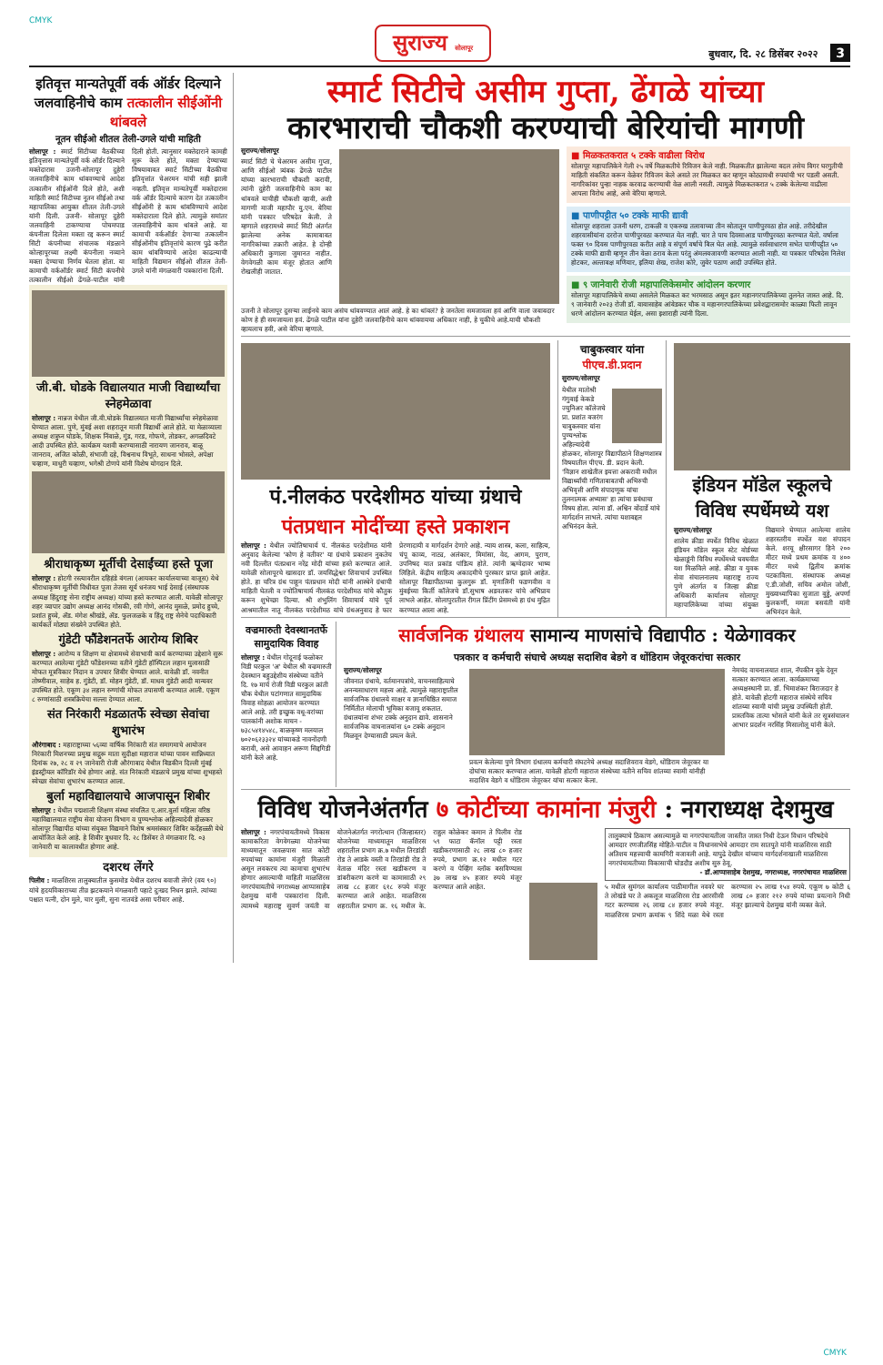CMYK
सुराज्य सोलापूर बुधवार, दि. २८ डिसेंबर २०२२ 3
इतिवृत्त मान्यतेपूर्वी वर्क ऑर्डर दिल्याने जलवाहिनीचे काम तत्कालीन सीईओंनी थांबवले
नूतन सीईओ शीतल तेली-उगले यांची माहिती
सोलापूर : स्मार्ट सिटीच्या बैठकीच्या इतिवृत्तास मान्यतेपूर्वी वर्क ऑर्डर दिल्याने मक्तेदारास उजनी-सोलापूर दुहेरी जलवाहिनीचे काम थांबवण्याचे आदेश तत्कालीन सीईओंनी दिले होते, अशी माहिती स्मार्ट सिटीच्या नूतन सीईओ तथा महापालिका आयुक्त शीतल तेली-उगले यांनी दिली. उजनी- सोलापूर दुहेरी जलवाहिनी टाकण्याचा पोचमपाड कंपनीला दिलेला मक्ता रद्द करून स्मार्ट सिटी कंपनीच्या संचालक मंडळाने कोल्हापूरच्या लक्ष्मी कंपनीला नव्याने मक्ता देण्याचा निर्णय घेतला होता. या कामाची वर्कऑर्डर स्मार्ट सिटी कंपनीचे तत्कालीन सीईओ ढेंगळे-पाटील यांनी दिली होती. त्यानुसार मक्तेदाराने कामही सुरू केले होते, मक्ता देण्याच्या विषयाबाबत स्मार्ट सिटीच्या बैठकीचा इतिवृत्तांत चेअरमन यांची सही झाली नव्हती. इतिवृत्त मान्यतेपूर्वी मक्तेदारास वर्क ऑर्डर दिल्याचे कारण देत तत्कालीन सीईओंनी हे काम थांबविण्याचे आदेश मक्तेदाराला दिले होते. त्यामुळे समांतर जलवाहिनीचे काम थांबले आहे. या कामाची वर्कऑर्डर देणाऱ्या तत्कालीन सीईओंनीच इतिवृत्तांचे कारण पुढे करीत काम थांबविण्याचे आदेश काढल्याची माहिती विद्यमान सीईओ शीतल तेली-उगले यांनी मंगळवारी पत्रकारांना दिली.
जी.बी. घोडके विद्यालयात माजी विद्यार्थ्यांचा स्नेहमेळावा
सोलापूर : नान्नज येथील जी.बी.घोडके विद्यालयात माजी विद्यार्थ्यांचा स्नेहमेळावा घेण्यात आला. पुणे, मुंबई अशा शहरातून माजी विद्यार्थी आले होते. या मेळाव्याला अध्यक्ष शत्रुघ्न घोडके, शिक्षक निंबाळे, गुंड, गरड, गोफणे, तोडकर, अगळदिवटे आदी उपस्थित होते. कार्यक्रम यशवी करण्यासाठी नारायण जानराव, बाळू जानराव, अजित कोळी, संभाजी दहे, विश्वनाथ विभूते, साधना भोसले, अपेक्षा चव्हाण, माधुरी चव्हाण, भगेश्री टोणपे यांनी विशेष योगदान दिले.
श्रीराधाकृष्ण मूर्तीची देसाईंच्या हस्ते पूजा
सोलापूर : होटगी रस्त्यावरील दहिहंडे बंगला (आयकर कार्यालयाच्या बाजूस) येथे श्रीराधाकृष्ण मूर्तीची विधीवत पूजा तेजस सूर्य धनंजय भाई देसाई (संस्थापक अध्यक्ष हिंदुराष्ट्र सेना राष्ट्रीय अध्यक्ष) यांच्या हस्ते करण्यात आली. यावेळी सोलापूर शहर व्यापार उद्योग अध्यक्ष आनंद गोसकी, रवी गोणे, आनंद मुसळे, प्रमोद हुच्चे, प्रशांत हुच्चे, ॲड. मंगेश श्रीखंडे, ॲड. फुलजळके व हिंदू राष्ट्र सेनेचे पदाधिकारी कार्यकर्ते मोठ्या संख्येने उपस्थित होते.
गुंडेटी फौंडेशनतर्फे आरोग्य शिबिर
सोलापूर : आरोग्य व शिक्षण या क्षेत्रामध्ये सेवाभावी कार्य करण्याच्या उद्देशाने सुरू करण्यात आलेल्या गुंडेटी फौंडेशनच्या वतीने गुंडेटी हॉस्पिटल लहान मुलासाठी मोफत मूत्रविकार निदान व उपचार शिबीर घेण्यात आले. यावेळी डॉ. नवनीत तोष्णीवाल, साहेब ह. गुंडेटी, डॉ. मोहन गुंडेटी, डॉ. माधव गुंडेटी आदी मान्यवर उपस्थित होते. एकूण ३४ लहान रुग्णांची मोफत तपासणी करण्यात आली. एकूण ८ रुग्णांसाठी शस्त्रक्रियेचा सल्ला देण्यात आला.
संत निरंकारी मंडळातर्फे स्वेच्छा सेवांचा शुभारंभ
औरंगाबाद : महाराष्ट्राच्या ५६व्या वार्षिक निरंकारी संत समागमाचे आयोजन निरंकारी मिशनच्या प्रमुख सद्गुरू माता सुदीक्षा महाराज यांच्या पावन सान्निध्यात दिनांक २७, २८ व २९ जानेवारी रोजी औरंगाबाद येथील बिडकीन दिल्ली मुंबई इंडस्ट्रीयल कॉरिडॉर येथे होणार आहे. संत निरंकारी मंडळाचे प्रमुख यांच्या शुभहस्ते स्वेच्छा सेवांचा शुभारंभ करण्यात आला.
बुर्ला महाविद्यालयाचे आजपासून शिबीर
सोलापूर : येथील पद्मशाली शिक्षण संस्था संचलित ए.आर.बुर्ला महिला वरिष्ठ महाविद्यालयात राष्ट्रीय सेवा योजना विभाग व पुण्यश्लोक अहिल्यादेवी होळकर सोलापूर विद्यापीठ यांच्या संयुक्त विद्यमाने विशेष श्रमसंस्कार शिबिर कर्देहळ्ळी येथे आयोजित केले आहे. हे शिबीर बुधवार दि. २८ डिसेंबर ते मंगळवार दि. ०३ जानेवारी या कालावधीत होणार आहे.
दशरथ लेंगरे
पिलीव : माळशिरस तालुक्यातील कुसमोड येथील दशरथ बवाजी लेंगरे (वय ९०) यांचे हृदयविकाराच्या तीव्र झटकयाने मंगळवारी पहाटे दुःखद निधन झाले. त्यांच्या पश्चात पत्नी, दोन मुले, चार मुली, सुना नातवंडे असा परीवार आहे.
स्मार्ट सिटीचे असीम गुप्ता, ढेंगळे यांच्या
कारभाराची चौकशी करण्याची बेरियांची मागणी
सुराज्य/सोलापूर
स्मार्ट सिटी चे चेअरमन असीम गुप्ता, आणि सीईओ त्र्यंबक ढेंगळे पाटील यांच्या कारभाराची चौकशी करावी, त्यांनी दुहेरी जलवाहिनीचे काम का थांबवले याचीही चौकशी व्हावी, अशी मागणी माजी महापौर यु.एन. बेरिया यांनी पत्रकार परिषदेत केली. ते म्हणाले शहरामध्ये स्मार्ट सिटी अंतर्गत झालेल्या अनेक कामाबाबत नागरिकांच्या तक्रारी आहेत. हे दोन्ही अधिकारी कुणाला जुमानत नाहीत. वेगवेगळी काम मंजूर होतात आणि रोखलीही जातात.
उजनी ते सोलापूर दुसऱ्या लाईनचे काम असंच थांबवण्यात आलं आहे. हे का थांबलं? हे जनतेला समजावला हवं आणि वाला जबाबदार कोण हे ही समजायला हवं. ढेंगळे पाटील यांना दुहेरी जलवाहिनीचे काम थांबवायचा अधिकार नाही, हे चुकीचे आहे.याची चौकशी व्हायलाच हवी, असे बेरिया म्हणाले.
■ मिळकतकरात ५ टक्के वाढीला विरोध
सोलापूर महापालिकेने गेली २५ वर्षे मिळकतीचे रिविजन केले नाही. मिळकतीत झालेल्या बदल तसेच बिगर घरगुतीची माहिती संकलित करून वेळेवर रिविजन केले असते तर मिळकत कर म्हणून कोट्यावधी रुपयांची भर पडली असती. नागरिकांवर पुन्हा नाहक करवाढ करण्याची वेळ आली नसती. त्यामुळे मिळकतकरात ५ टक्के केलेल्या वाढीला आपला विरोध आहे, असे बेरिया म्हणाले.
■ पाणीपट्टीत ५० टक्के माफी द्यावी
सोलापूर शहराला उजनी धरण, टाकळी व एकरुख तलावाच्या तीन स्रोतातून पाणीपुरवठा होत आहे. तरीदेखील शहरवासीयांना दररोज पाणीपुरवठा करण्यात येत नाही. चार ते पाच दिवसाआड पाणीपुरवठा करण्यात येतो. वर्षाला फक्त ९० दिवस पाणीपुरवठा करीत आहे व संपूर्ण वर्षाचे बिल घेत आहे. त्यामुळे सर्वसाधारण सभेत पाणीपट्टीत ५० टक्के माफी द्यावी म्हणून तीन वेळा ठराव केला परंतु अंमलबजावणी करण्यात आली नाही. या पत्रकार परिषदेस निलेश होटकर, अल्ताबक्ष मणियार, इलिया शेख, राजेश कोरे, जुबेर पठाण आदी उपस्थित होते.
■ ९ जानेवारी रोजी महापालिकेसमोर आंदोलन करणार
सोलापूर महापालिकेचे सध्या असलेले मिळकत कर भरमसाठ असून इतर महानगरपालिकेच्या तुलनेत जास्त आहे. दि. ९ जानेवारी २०२३ रोजी डॉ. बाबासाहेब आंबेडकर चौक व महानगरपालिकेच्या प्रवेशद्वारासमोर काळ्या फिती लावून धरणे आंदोलन करण्यात येईल, असा इशाराही त्यांनी दिला.
पं.नीलकंठ परदेशीमठ यांच्या ग्रंथाचे
पंतप्रधान मोदींच्या हस्ते प्रकाशन
सोलापूर : येथील ज्योतिषाचार्य पं. नीलकंठ परदेशीमठ यांनी अनुवाद केलेल्या 'कोण हे वतीवर' या ग्रंथाचे प्रकाशन नुकतेच नवी दिल्लीत पंतप्रधान नरेंद्र मोदी यांच्या हस्ते करण्यात आले. यावेळी सोलापूरचे खासदार डॉ. जयसिद्धेश्वर शिवाचार्य उपस्थित होते. हा चरित्र ग्रंथ पाहून पंतप्रधान मोदी यांनी आस्थेने ग्रंथाची माहिती घेतली व ज्योतिषाचार्य नीलकंठ परदेशीमठ यांचे कौतुक करून शुभेच्छा दिल्या. श्री शंभुलिंग शिवाचार्य यांचे पूर्व आश्रमातील नातू नीलकंठ परदेशीमठ यांचे ग्रंथअनुवाद हे फार प्रेरणादायी व मार्गदर्शन देणारे आहे. न्याय शास्त्र, कला, साहित्य, चंपू काव्य, नाट्य, अलंकार, मिमांसा, वेद, आगम, पुराण, उपनिषद यात प्रकांड पांडित्य होते. त्यांनी ऋग्वेदावर भाष्य लिहिले. केंद्रीय साहित्य अकादमीचे पुरस्कार प्राप्त झाले आहेत. सोलापूर विद्यापीठाच्या कुलगुरू डॉ. मृणालिनी फडणवीस व मुंबईच्या किर्ती कॉलेजचे डॉ.सुभाष अडवतकर यांचे अभिप्राय लाभले आहेत. सोलापुरातील रीगल प्रिंटींग प्रेसमध्ये हा ग्रंथ मुद्रित करण्यात आला आहे.
चाबुकस्वार यांना पीएच.डी.प्रदान
सुराज्य/सोलापूर
येथील मातोश्री गंगुबाई केकडे ज्युनिअर कॉलेजचे प्रा. प्रशांत बजरंग चाबुकस्वार यांना पुण्यश्लोक अहिल्यादेवी होळकर, सोलापूर विद्यापीठाने शिक्षणशास्त्र विषयातील पीएच. डी. प्रदान केली. 'विज्ञान शाखेतील इयत्ता अकरावी मधील विद्यार्थ्यांची गणिताबाबतची अभिरुची अभिवृत्ती आणि संपादणूक यांचा तुलनात्मक अभ्यास' हा त्यांचा प्रबंधाचा विषय होता. त्यांना डॉ. अश्विन बोंदार्डे यांचे मार्गदर्शन लाभले. त्यांचा यशाबद्दल अभिनंदन केले.
इंडियन मॉडेल स्कूलचे विविध स्पर्धेमध्ये यश
सुराज्य/सोलापूर
शालेय क्रीडा स्पर्धेत विविध खेळात इंडियन मॉडेल स्कूल स्टेट बोर्डच्या खेळाडूंनी विविध स्पर्धेमध्ये घवघवीत यश मिळविले आहे. क्रीडा व युवक सेवा संचालनालय महाराष्ट्र राज्य पुणे अंतर्गत व जिल्हा क्रीडा अधिकारी कार्यालय सोलापूर महापालिकेच्या वांच्या संयुक्त विद्यमाने घेण्यात आलेल्या शालेय शहरस्तरीय स्पर्धेत यश संपादन केले. शरयू क्षीरसागर हिने २०० मीटर मध्ये प्रथम क्रमांक व ४०० मीटर मध्ये द्वितीय क्रमांक पटकाविला. संस्थापक अध्यक्ष ए.डी.जोशी, सचिव अमोल जोशी, मुख्याध्यापिका सुजाता बुड्डे, अपर्णा कुलकर्णी, ममता बसवंती यांनी अभिनंदन केले.
वज्रमारुती देवस्थानतर्फे सामुदायिक विवाह
सोलापूर : येथील गोदूनाई फळोकर विडी घरकुल 'अ' येथील श्री वज्रमारुती देवस्थान बहुउद्देशीय संस्थेच्या वतीने दि. १७ मार्च रोजी विडी घरकुल क्रांती चौक येथील पटांगणात सामुदायिक विवाह सोहळा आयोजन करण्यात आले आहे. तरी इच्छुक वधू-वरांच्या पालकांनी अशोक माचन - ७३८५४१४५४८, बाळकृष्ण मलयाल ७०२०६२३३२४ यांच्याकडे नावनोंदणी करावी, असे आवाहन अरूण सिद्दगिडी यांनी केले आहे.
सार्वजनिक ग्रंथालय सामान्य माणसांचे विद्यापीठ : येळेगावकर
पत्रकार व कर्मचारी संघाचे अध्यक्ष सदाशिव बेडगे व धोंडिराम जेवूरकरांचा सत्कार
सुराज्य/सोलापूर
जीवनात ग्रंथाचे, वर्तमानपत्रांचे, वाचनसाहित्याचे अनन्यसाधारण महत्त्व आहे. त्यामुळे महाराष्ट्रातील सार्वजनिक ग्रंथालये साक्षर व ज्ञानाधिष्ठित समाज निर्मितीत मोलाची भूमिका बजावू शकतात. ग्रंथालयांना शंभर टक्के अनुदान द्यावे. शासनाने सार्वजनिक वाचनालयांना ६० टक्के अनुदान मिळवून देण्यासाठी प्रयत्न केले.
प्रवत्न केलेल्या पुणे विभाग ग्रंथालय कर्मचारी संघटनेचे अध्यक्ष सदाशिवराव बेडगे, धोंडिराम जेवूरकर या दोघांचा सत्कार करण्यात आला. यावेळी होटगी महाराज संस्थेच्या वतीने सचिव शांतय्या स्वामी यांनीही सदाशिव बेडगे व धोंडिराम जेवूरकर यांचा सत्कार केला.
नेमचंद वाचनालयात शाल, नॅपकीन बुके देवून सत्कार करण्यात आला. कार्यक्रमाच्या अध्यक्षस्थानी प्रा. डॉ. भिमाशंकर बिराजदार हे होते. यावेळी होटगी महाराज संस्थेचे सचिव शांतय्या स्वामी यांची प्रमुख उपस्थिती होती. प्रास्तविक तात्या भोसले यांनी केले तर सूत्रसंचालन आभार प्रदर्शन नरसिंह मिसालोलू यांनी केले.
विविध योजनेअंतर्गत ७ कोटींच्या कामांना मंजुरी : नगराध्यक्ष देशमुख
सोलापूर : नगरपंचायतीमध्ये विकास कामाकरिता वेगवेगळ्या योजनेच्या माध्यमातून जवळपास सात कोटी रुपयांच्या कामांना मंजुरी मिळाली असून लवकरच त्या कामाचा शुभारंभ होणार असल्याची माहिती माळशिरस नगरपंचायतीचे नगराध्यक्ष आप्पासाहेब देशमुख यांनी पत्रकारांना दिली. त्यामध्ये महाराष्ट्र सुवर्ण जयंती वा योजनेअंतर्गत नगरोत्थान (जिल्हास्तर) योजनेच्या माध्यमातून माळशिरस शहरातील प्रभाग क्र.७ मधील तिरडांडी रोड ते आडके वस्ती व तिरडांडी रोड ते वेताळ मंदिर रस्ता खडीकरण व डांबरीकरण करणे या कामासाठी २९ लाख ८८ हजार ६१८ रुपये मंजूर करण्यात आले आहेत. माळशिरस शहरातील प्रभाग क्र. १६ मधील के. राहुल कोळेकर कमान ते पिलीव रोड ५९ फाटा कॅनॉल पट्टी रस्ता खडीकरणासाठी २८ लाख ८० हजार रुपये, प्रभाग क्र.१२ मधील गटर करणे व पेव्हिंग ब्लॉक बसविण्यास ३७ लाख ४५ हजार रुपये मंजूर करण्यात आले आहेत.
तालुक्याचे ठिकाण असल्यामुळे या नगरपंचायतीला जास्तीत जास्त निधी देऊन विधान परिषदेचे आमदार रणजीतसिंह मोहिते-पाटील व विधानसभेचे आमदार राम सातपुते यांनी माळशिरस साठी अतिशय महत्त्वाची कामगिरी बजावली आहे. यापुढे देखील यांच्याच मार्गदर्शनाखाली माळशिरस नगरपंचायतीच्या विकासाची घोडदौड अशीच सुरु ठेवू.
- डॉ.आप्पासाहेब देशमुख, नगराध्यक्ष, नगरपंचायत माळशिरस
५ मधील सुमंगल कार्यालय पाठीमागील नववरे घर ते लोखंडे घर ते अकलूज माळशिरस रोड आरसीसी गटर करण्यास २६ लाख ८४ हजार रुपये मंजूर. माळशिरस प्रभाग क्रमांक ९ शिंदे मळा येथे रस्ता करण्यास २५ लाख १५४ रुपये. एकूण ७ कोटी ६ लाख ८० हजार २१२ रुपये यांच्या प्रयत्नाने निधी मंजूर झाल्याचे देशमुख यांनी व्यक्त केले.
CMYK